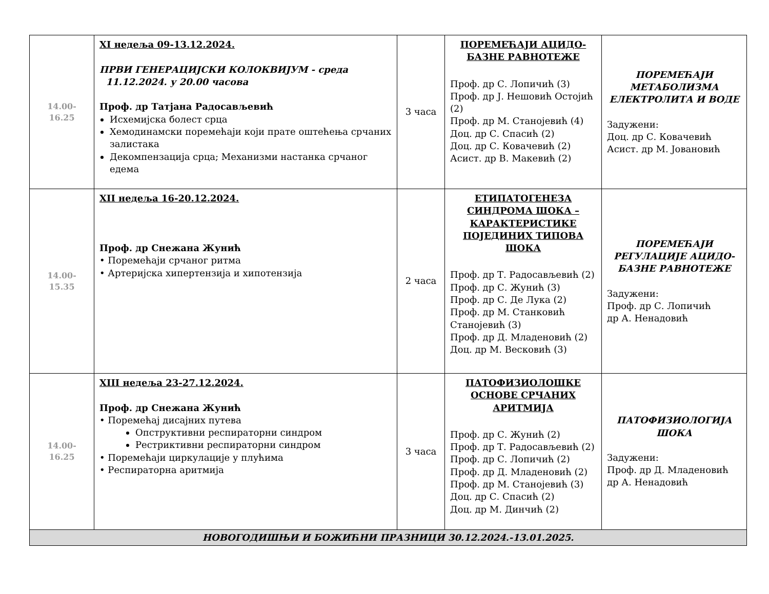| 14.00-16.25 | XI недеља 09-13.12.2024. ПРВИ ГЕНЕРАЦИЈСКИ КОЛОКВИЈУМ - среда 11.12.2024. у 20.00 часова Проф. др Татјана Радосављевић Исхемијска болест срца Хемодинамски поремећаји који прате оштећења срчаних залистака Декомпензација срца; Механизми настанка срчаног едема | 3 часа | ПОРЕМЕЋАЈИ АЦИДО-БАЗНЕ РАВНОТЕЖЕ Проф. др С. Лопичић (3) Проф. др Ј. Нешовић Остојић (2) Проф. др М. Станојевић (4) Доц. др С. Спасић (2) Доц. др С. Ковачевић (2) Асист. др В. Макевић (2) | ПОРЕМЕЋАЈИ МЕТАБОЛИЗМА ЕЛЕКТРОЛИТА И ВОДЕ Задужени: Доц. др С. Ковачевић Асист. др М. Јовановић |
| 14.00-15.35 | XII недеља 16-20.12.2024. Проф. др Снежана Жунић • Поремећаји срчаног ритма • Артеријска хипертензија и хипотензија | 2 часа | ЕТИПАТОГЕНЕЗА СИНДРОМА ШОКА – КАРАКТЕРИСТИКЕ ПОЈЕДИНИХ ТИПОВА ШОКА Проф. др Т. Радосављевић (2) Проф. др С. Жунић (3) Проф. др С. Де Лука (2) Проф. др М. Станковић Станојевић (3) Проф. др Д. Младеновић (2) Доц. др М. Весковић (3) | ПОРЕМЕЋАЈИ РЕГУЛАЦИЈЕ АЦИДО-БАЗНЕ РАВНОТЕЖЕ Задужени: Проф. др С. Лопичић др А. Ненадовић |
| 14.00-16.25 | XIII недеља 23-27.12.2024. Проф. др Снежана Жунић • Поремећај дисајних путева Опструктивни респираторни синдром Рестриктивни респираторни синдром • Поремећаји циркулације у плућима • Респираторна аритмија | 3 часа | ПАТОФИЗИОЛОШКЕ ОСНОВЕ СРЧАНИХ АРИТМИЈА Проф. др С. Жунић (2) Проф. др Т. Радосављевић (2) Проф. др С. Лопичић (2) Проф. др Д. Младеновић (2) Проф. др М. Станојевић (3) Доц. др С. Спасић (2) Доц. др М. Динчић (2) | ПАТОФИЗИОЛОГИЈА ШОКА Задужени: Проф. др Д. Младеновић др А. Ненадовић |
| НОВОГОДИШЊИ И БОЖИЋНИ ПРАЗНИЦИ 30.12.2024.-13.01.2025. | | | | |